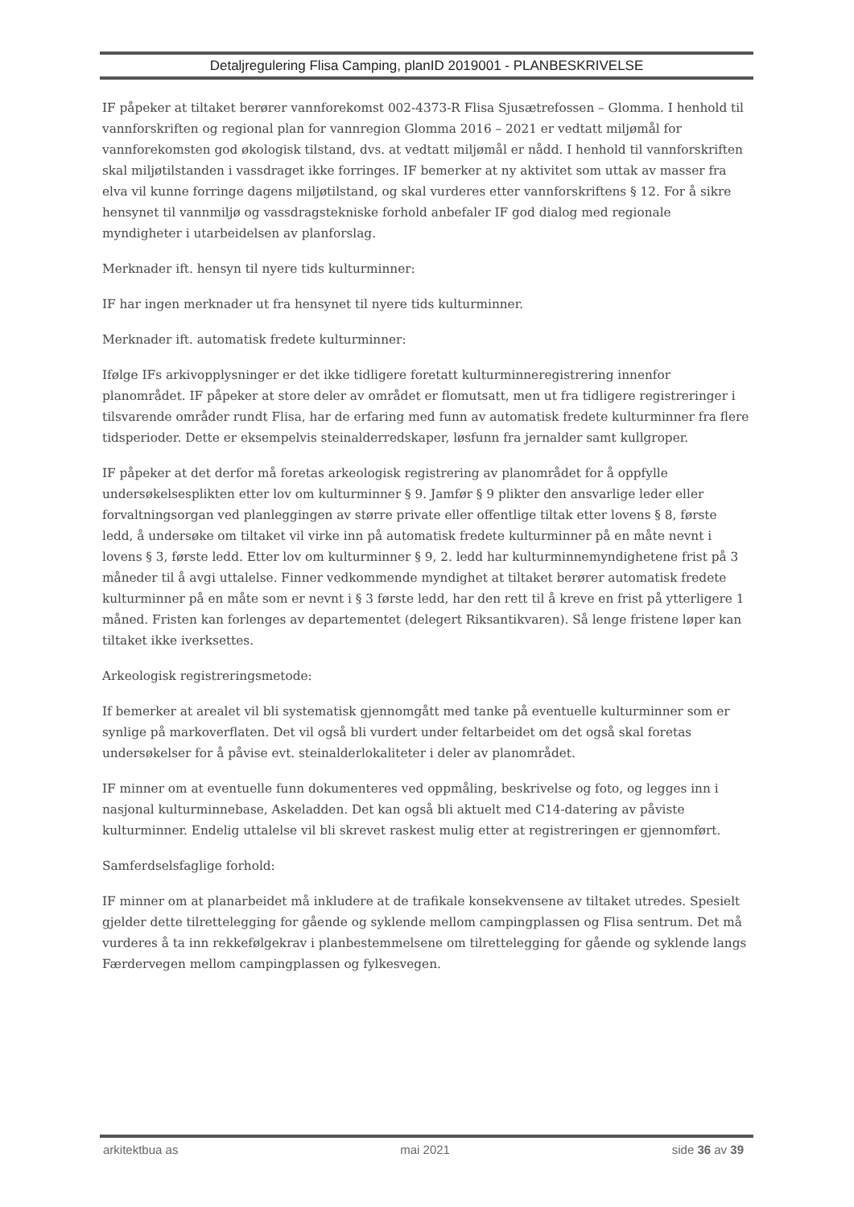Detaljregulering Flisa Camping, planID 2019001 - PLANBESKRIVELSE
IF påpeker at tiltaket berører vannforekomst 002-4373-R Flisa Sjusætrefossen – Glomma. I henhold til vannforskriften og regional plan for vannregion Glomma 2016 – 2021 er vedtatt miljømål for vannforekomsten god økologisk tilstand, dvs. at vedtatt miljømål er nådd. I henhold til vannforskriften skal miljøtilstanden i vassdraget ikke forringes. IF bemerker at ny aktivitet som uttak av masser fra elva vil kunne forringe dagens miljøtilstand, og skal vurderes etter vannforskriftens § 12. For å sikre hensynet til vannmiljø og vassdragstekniske forhold anbefaler IF god dialog med regionale myndigheter i utarbeidelsen av planforslag.
Merknader ift. hensyn til nyere tids kulturminner:
IF har ingen merknader ut fra hensynet til nyere tids kulturminner.
Merknader ift. automatisk fredete kulturminner:
Ifølge IFs arkivopplysninger er det ikke tidligere foretatt kulturminneregistrering innenfor planområdet. IF påpeker at store deler av området er flomutsatt, men ut fra tidligere registreringer i tilsvarende områder rundt Flisa, har de erfaring med funn av automatisk fredete kulturminner fra flere tidsperioder. Dette er eksempelvis steinalderredskaper, løsfunn fra jernalder samt kullgroper.
IF påpeker at det derfor må foretas arkeologisk registrering av planområdet for å oppfylle undersøkelsesplikten etter lov om kulturminner § 9. Jamfør § 9 plikter den ansvarlige leder eller forvaltningsorgan ved planleggingen av større private eller offentlige tiltak etter lovens § 8, første ledd, å undersøke om tiltaket vil virke inn på automatisk fredete kulturminner på en måte nevnt i lovens § 3, første ledd. Etter lov om kulturminner § 9, 2. ledd har kulturminnemyndighetene frist på 3 måneder til å avgi uttalelse. Finner vedkommende myndighet at tiltaket berører automatisk fredete kulturminner på en måte som er nevnt i § 3 første ledd, har den rett til å kreve en frist på ytterligere 1 måned. Fristen kan forlenges av departementet (delegert Riksantikvaren). Så lenge fristene løper kan tiltaket ikke iverksettes.
Arkeologisk registreringsmetode:
If bemerker at arealet vil bli systematisk gjennomgått med tanke på eventuelle kulturminner som er synlige på markoverflaten. Det vil også bli vurdert under feltarbeidet om det også skal foretas undersøkelser for å påvise evt. steinalderlokaliteter i deler av planområdet.
IF minner om at eventuelle funn dokumenteres ved oppmåling, beskrivelse og foto, og legges inn i nasjonal kulturminnebase, Askeladden. Det kan også bli aktuelt med C14-datering av påviste kulturminner. Endelig uttalelse vil bli skrevet raskest mulig etter at registreringen er gjennomført.
Samferdselsfaglige forhold:
IF minner om at planarbeidet må inkludere at de trafikale konsekvensene av tiltaket utredes. Spesielt gjelder dette tilrettelegging for gående og syklende mellom campingplassen og Flisa sentrum. Det må vurderes å ta inn rekkefølgekrav i planbestemmelsene om tilrettelegging for gående og syklende langs Færdervegen mellom campingplassen og fylkesvegen.
arkitektbua as mai 2021 side 36 av 39